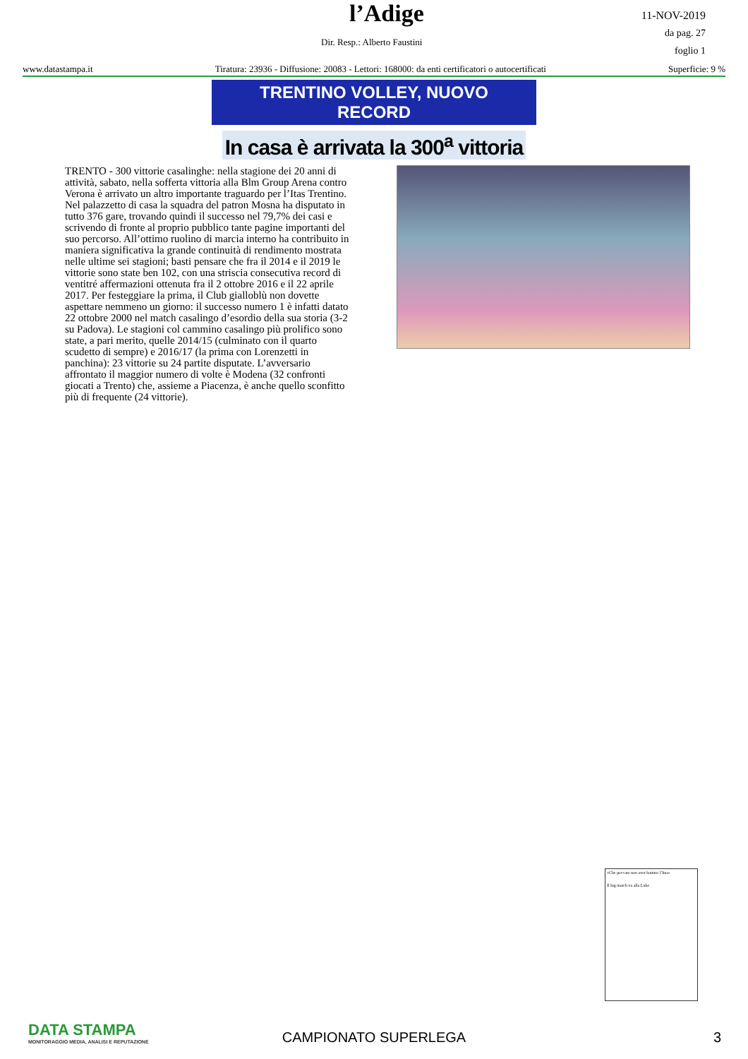l’Adige
11-NOV-2019
da pag. 27
foglio 1
Dir. Resp.: Alberto Faustini
www.datastampa.it Tiratura: 23936 - Diffusione: 20083 - Lettori: 168000: da enti certificatori o autocertificati Superficie: 9 %
TRENTINO VOLLEY, NUOVO RECORD
In casa è arrivata la 300<sup>a</sup> vittoria
TRENTO - 300 vittorie casalinghe: nella stagione dei 20 anni di attività, sabato, nella sofferta vittoria alla Blm Group Arena contro Verona è arrivato un altro importante traguardo per l’Itas Trentino. Nel palazzetto di casa la squadra del patron Mosna ha disputato in tutto 376 gare, trovando quindi il successo nel 79,7% dei casi e scrivendo di fronte al proprio pubblico tante pagine importanti del suo percorso. All’ottimo ruolino di marcia interno ha contribuito in maniera significativa la grande continuità di rendimento mostrata nelle ultime sei stagioni; basti pensare che fra il 2014 e il 2019 le vittorie sono state ben 102, con una striscia consecutiva record di ventitré affermazioni ottenuta fra il 2 ottobre 2016 e il 22 aprile 2017. Per festeggiare la prima, il Club gialloblù non dovette aspettare nemmeno un giorno: il successo numero 1 è infatti datato 22 ottobre 2000 nel match casalingo d’esordio della sua storia (3-2 su Padova). Le stagioni col cammino casalingo più prolifico sono state, a pari merito, quelle 2014/15 (culminato con il quarto scudetto di sempre) e 2016/17 (la prima con Lorenzetti in panchina): 23 vittorie su 24 partite disputate. L’avversario affrontato il maggior numero di volte è Modena (32 confronti giocati a Trento) che, assieme a Piacenza, è anche quello sconfitto più di frequente (24 vittorie).
«Che peccato non aver battuto l’Itas»
Il big match va alla Lube
DATA STAMPA
MONITORAGGIO MEDIA, ANALISI E REPUTAZIONE
CAMPIONATO SUPERLEGA
3